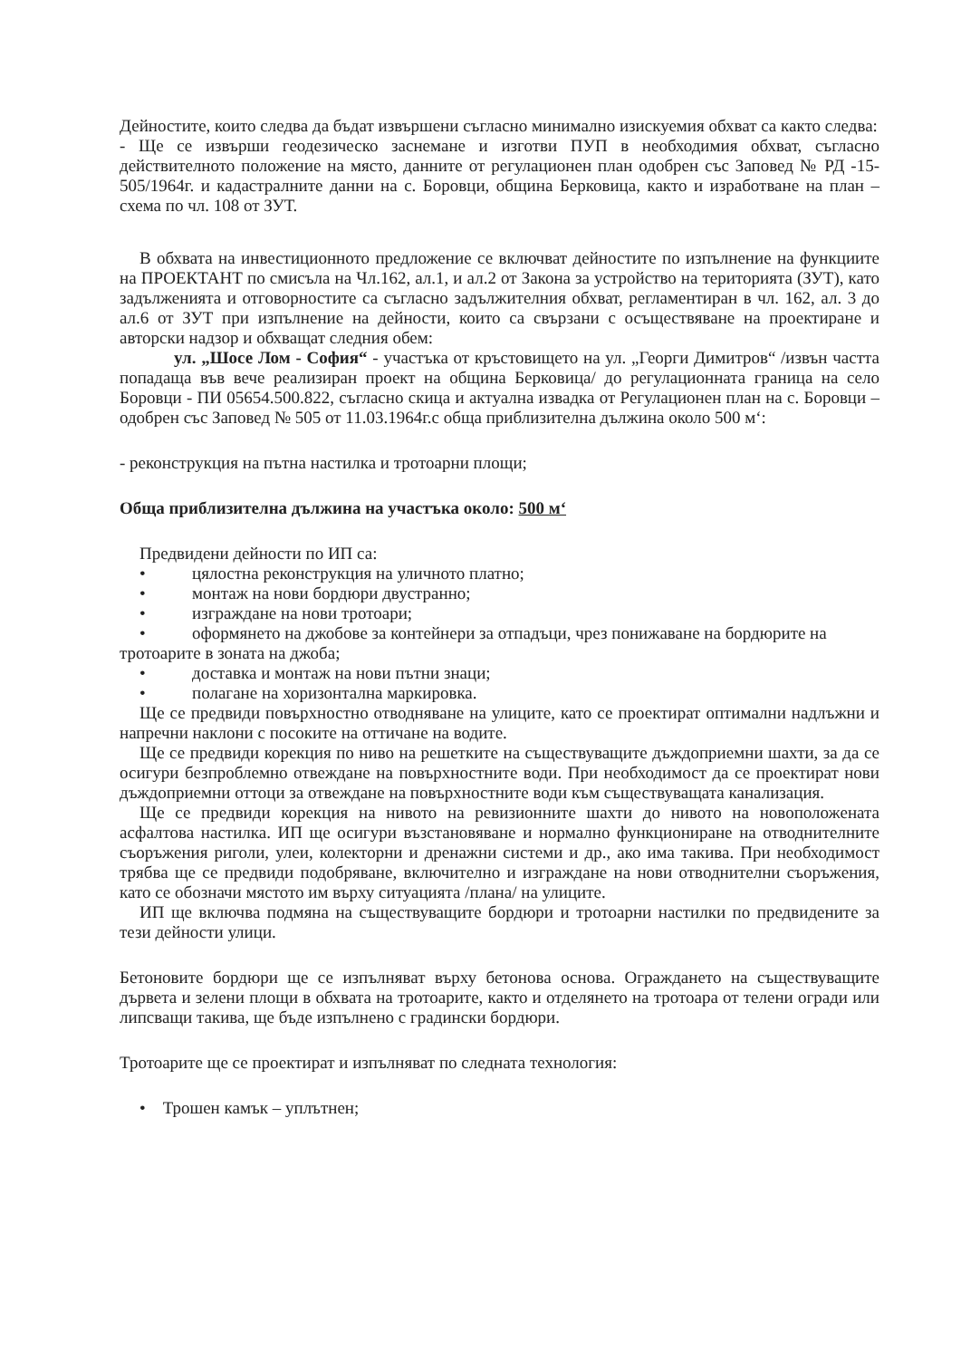Дейностите, които следва да бъдат извършени съгласно минимално изискуемия обхват са както следва:
- Ще се извърши геодезическо заснемане и изготви ПУП в необходимия обхват, съгласно действителното положение на място, данните от регулационен план одобрен със Заповед № РД -15-505/1964г. и кадастралните данни на с. Боровци, община Берковица, както и изработване на план – схема по чл. 108 от ЗУТ.
В обхвата на инвестиционното предложение се включват дейностите по изпълнение на функциите на ПРОЕКТАНТ по смисъла на Чл.162, ал.1, и ал.2 от Закона за устройство на територията (ЗУТ), като задълженията и отговорностите са съгласно задължителния обхват, регламентиран в чл. 162, ал. 3 до ал.6 от ЗУТ при изпълнение на дейности, които са свързани с осъществяване на проектиране и авторски надзор и обхващат следния обем:
ул. „Шосе Лом - София“ - участъка от кръстовището на ул. „Георги Димитров“ /извън частта попадаща във вече реализиран проект на община Берковица/ до регулационната граница на село Боровци - ПИ 05654.500.822, съгласно скица и актуална извадка от Регулационен план на с. Боровци – одобрен със Заповед № 505 от 11.03.1964г.с обща приблизителна дължина около 500 м‘:
- реконструкция на пътна настилка и тротоарни площи;
Обща приблизителна дължина на участъка около: 500 м‘
Предвидени дейности по ИП са:
• цялостна реконструкция на уличното платно;
• монтаж на нови бордюри двустранно;
• изграждане на нови тротоари;
• оформянето на джобове за контейнери за отпадъци, чрез понижаване на бордюрите на тротоарите в зоната на джоба;
• доставка и монтаж на нови пътни знаци;
• полагане на хоризонтална маркировка.
Ще се предвиди повърхностно отводняване на улиците, като се проектират оптимални надлъжни и напречни наклони с посоките на оттичане на водите.
Ще се предвиди корекция по ниво на решетките на съществуващите дъждоприемни шахти, за да се осигури безпроблемно отвеждане на повърхностните води. При необходимост да се проектират нови дъждоприемни оттоци за отвеждане на повърхностните води към съществуващата канализация.
Ще се предвиди корекция на нивото на ревизионните шахти до нивото на новоположената асфалтова настилка. ИП ще осигури възстановяване и нормално функциониране на отводнителните съоръжения риголи, улеи, колекторни и дренажни системи и др., ако има такива. При необходимост трябва ще се предвиди подобряване, включително и изграждане на нови отводнителни съоръжения, като се обозначи мястото им върху ситуацията /плана/ на улиците.
ИП ще включва подмяна на съществуващите бордюри и тротоарни настилки по предвидените за тези дейности улици.
Бетоновите бордюри ще се изпълняват върху бетонова основа. Ограждането на съществуващите дървета и зелени площи в обхвата на тротоарите, както и отделянето на тротоара от телени огради или липсващи такива, ще бъде изпълнено с градински бордюри.
Тротоарите ще се проектират и изпълняват по следната технология:
• Трошен камък – уплътнен;